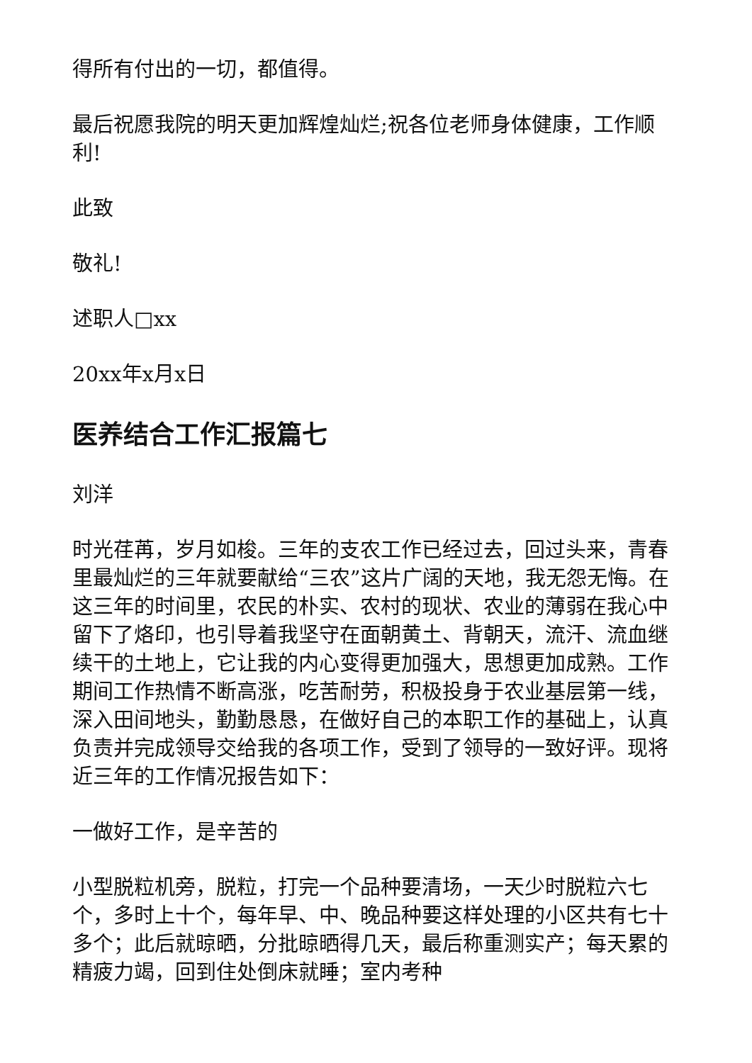得所有付出的一切，都值得。
最后祝愿我院的明天更加辉煌灿烂;祝各位老师身体健康，工作顺利!
此致
敬礼!
述职人□xx
20xx年x月x日
医养结合工作汇报篇七
刘洋
时光荏苒，岁月如梭。三年的支农工作已经过去，回过头来，青春里最灿烂的三年就要献给“三农”这片广阔的天地，我无怨无悔。在这三年的时间里，农民的朴实、农村的现状、农业的薄弱在我心中留下了烙印，也引导着我坚守在面朝黄土、背朝天，流汗、流血继续干的土地上，它让我的内心变得更加强大，思想更加成熟。工作期间工作热情不断高涨，吃苦耐劳，积极投身于农业基层第一线，深入田间地头，勤勤恳恳，在做好自己的本职工作的基础上，认真负责并完成领导交给我的各项工作，受到了领导的一致好评。现将近三年的工作情况报告如下：
一做好工作，是辛苦的
小型脱粒机旁，脱粒，打完一个品种要清场，一天少时脱粒六七个，多时上十个，每年早、中、晚品种要这样处理的小区共有七十多个；此后就晾晒，分批晾晒得几天，最后称重测实产；每天累的精疲力竭，回到住处倒床就睡；室内考种